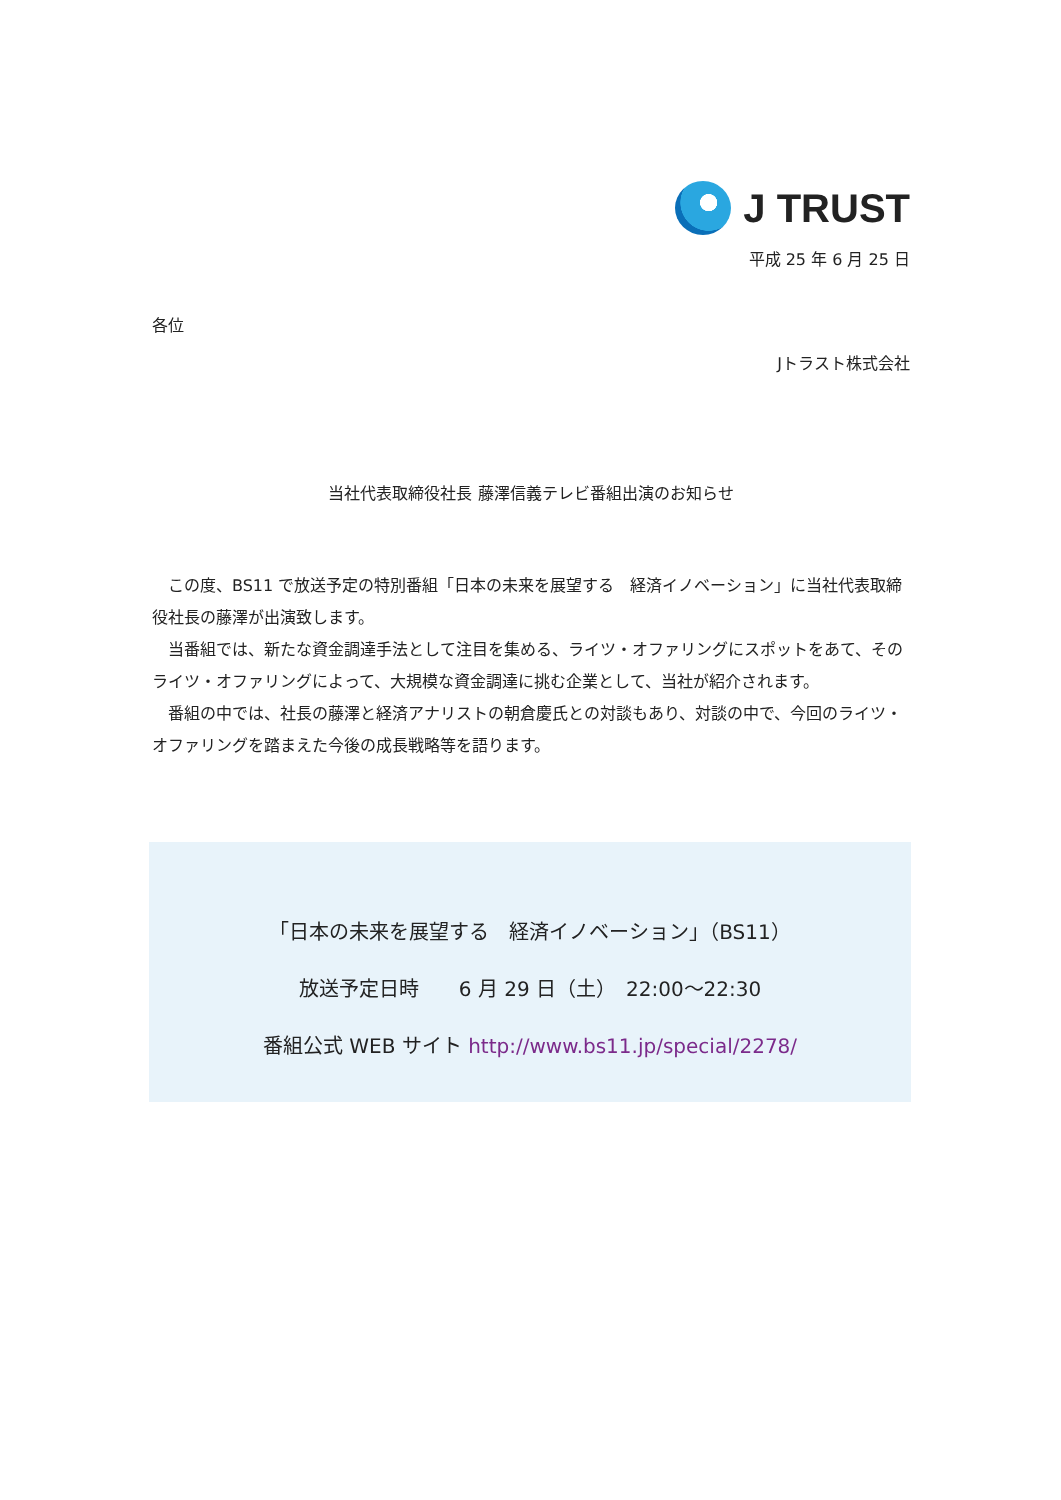J TRUST
平成 25 年 6 月 25 日
各位
Jトラスト株式会社
当社代表取締役社長 藤澤信義テレビ番組出演のお知らせ
　この度、BS11 で放送予定の特別番組「日本の未来を展望する　経済イノベーション」に当社代表取締役社長の藤澤が出演致します。
　当番組では、新たな資金調達手法として注目を集める、ライツ・オファリングにスポットをあて、そのライツ・オファリングによって、大規模な資金調達に挑む企業として、当社が紹介されます。
　番組の中では、社長の藤澤と経済アナリストの朝倉慶氏との対談もあり、対談の中で、今回のライツ・オファリングを踏まえた今後の成長戦略等を語ります。
「日本の未来を展望する　経済イノベーション」（BS11）
放送予定日時　　6 月 29 日（土）　22:00～22:30
番組公式 WEB サイト http://www.bs11.jp/special/2278/